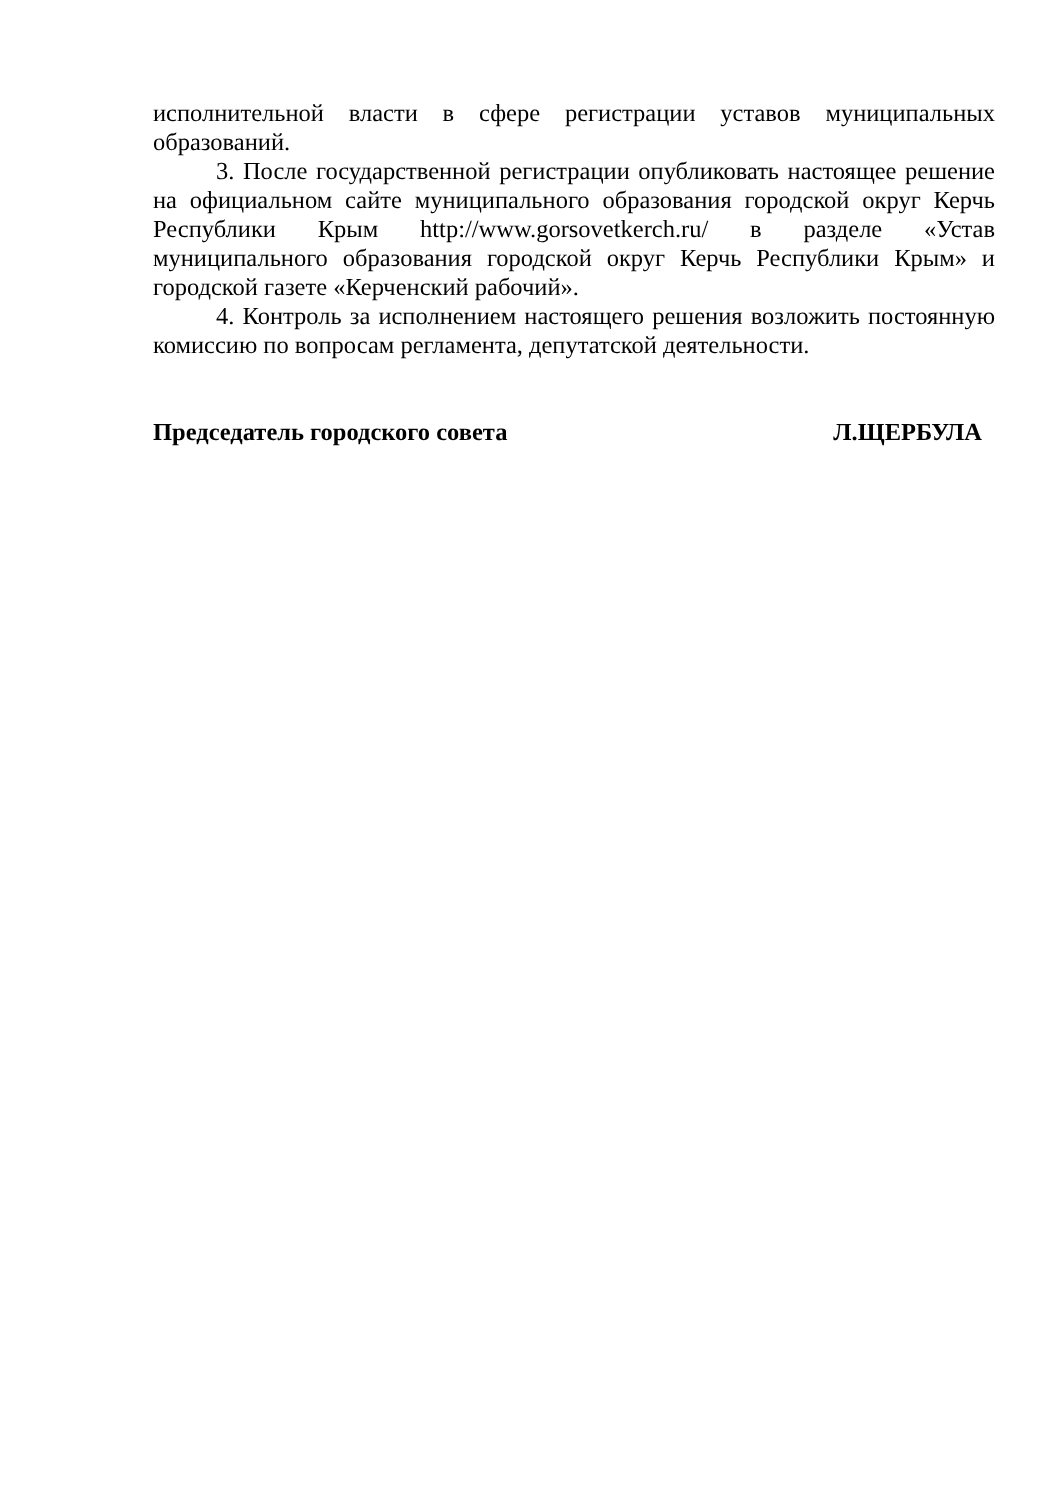исполнительной власти в сфере регистрации уставов муниципальных образований.
3. После государственной регистрации опубликовать настоящее решение на официальном сайте муниципального образования городской округ Керчь Республики Крым http://www.gorsovetkerch.ru/ в разделе «Устав муниципального образования городской округ Керчь Республики Крым» и городской газете «Керченский рабочий».
4. Контроль за исполнением настоящего решения возложить постоянную комиссию по вопросам регламента, депутатской деятельности.
Председатель городского совета Л.ЩЕРБУЛА